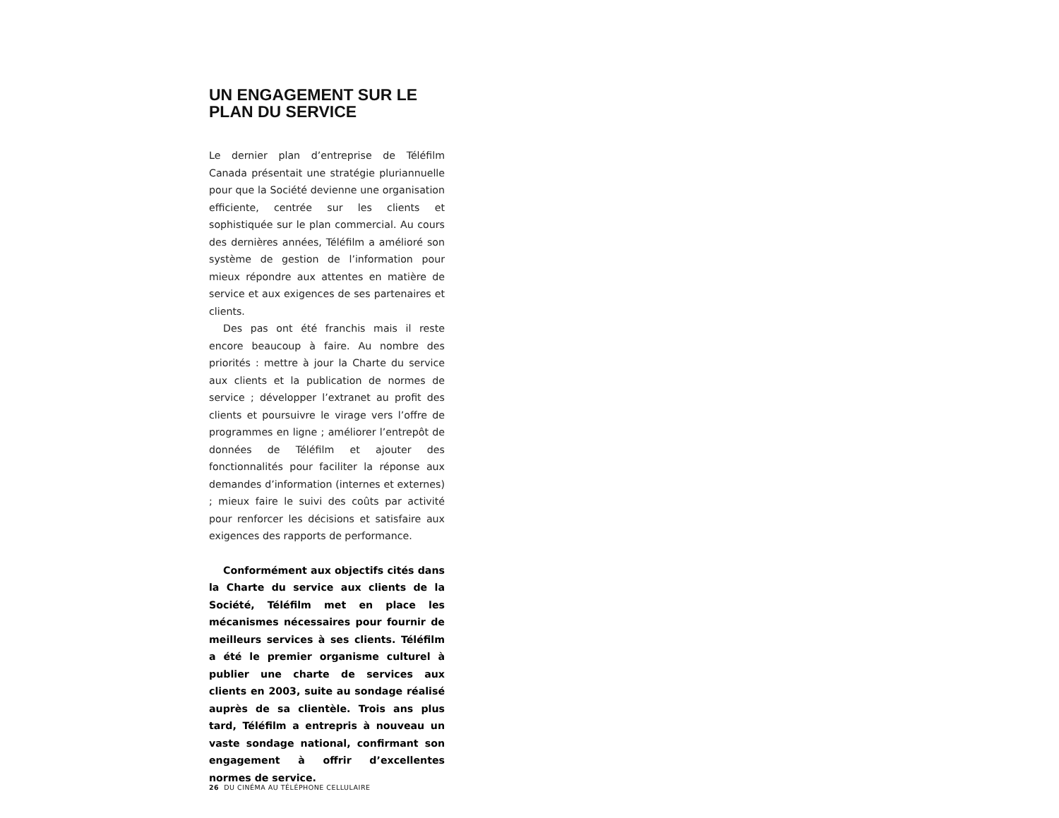UN ENGAGEMENT SUR LE PLAN DU SERVICE
Le dernier plan d’entreprise de Téléfilm Canada présentait une stratégie pluriannuelle pour que la Société devienne une organisation efficiente, centrée sur les clients et sophistiquée sur le plan commercial. Au cours des dernières années, Téléfilm a amélioré son système de gestion de l’information pour mieux répondre aux attentes en matière de service et aux exigences de ses partenaires et clients.
Des pas ont été franchis mais il reste encore beaucoup à faire. Au nombre des priorités : mettre à jour la Charte du service aux clients et la publication de normes de service ; développer l’extranet au profit des clients et poursuivre le virage vers l’offre de programmes en ligne ; améliorer l’entrepôt de données de Téléfilm et ajouter des fonctionnalités pour faciliter la réponse aux demandes d’information (internes et externes) ; mieux faire le suivi des coûts par activité pour renforcer les décisions et satisfaire aux exigences des rapports de performance.
Conformément aux objectifs cités dans la Charte du service aux clients de la Société, Téléfilm met en place les mécanismes nécessaires pour fournir de meilleurs services à ses clients. Téléfilm a été le premier organisme culturel à publier une charte de services aux clients en 2003, suite au sondage réalisé auprès de sa clientèle. Trois ans plus tard, Téléfilm a entrepris à nouveau un vaste sondage national, confirmant son engagement à offrir d’excellentes normes de service.
26 DU CINÉMA AU TÉLÉPHONE CELLULAIRE